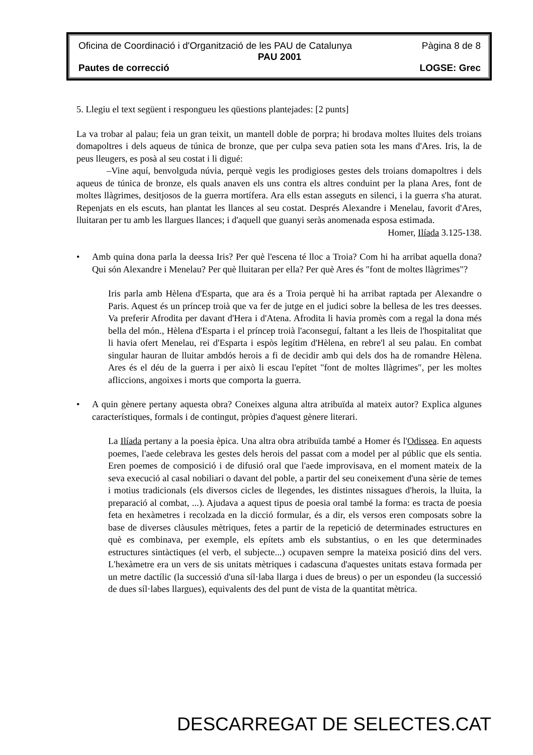Oficina de Coordinació i d'Organització de les PAU de Catalunya Pàgina 8 de 8
PAU 2001
Pautes de correcció LOGSE: Grec
5. Llegiu el text següent i respongueu les qüestions plantejades: [2 punts]
La va trobar al palau; feia un gran teixit, un mantell doble de porpra; hi brodava moltes lluites dels troians domapoltres i dels aqueus de túnica de bronze, que per culpa seva patien sota les mans d'Ares. Iris, la de peus lleugers, es posà al seu costat i li digué:
–Vine aquí, benvolguda núvia, perquè vegis les prodigioses gestes dels troians domapoltres i dels aqueus de túnica de bronze, els quals anaven els uns contra els altres conduint per la plana Ares, font de moltes llàgrimes, desitjosos de la guerra mortífera. Ara ells estan asseguts en silenci, i la guerra s'ha aturat. Repenjats en els escuts, han plantat les llances al seu costat. Després Alexandre i Menelau, favorit d'Ares, lluitaran per tu amb les llargues llances; i d'aquell que guanyi seràs anomenada esposa estimada.
Homer, Ilíada 3.125-138.
• Amb quina dona parla la deessa Iris? Per què l'escena té lloc a Troia? Com hi ha arribat aquella dona? Qui són Alexandre i Menelau? Per què lluitaran per ella? Per què Ares és "font de moltes llàgrimes"?
Iris parla amb Hèlena d'Esparta, que ara és a Troia perquè hi ha arribat raptada per Alexandre o Paris. Aquest és un príncep troià que va fer de jutge en el judici sobre la bellesa de les tres deesses. Va preferir Afrodita per davant d'Hera i d'Atena. Afrodita li havia promès com a regal la dona més bella del món., Hèlena d'Esparta i el príncep troià l'aconseguí, faltant a les lleis de l'hospitalitat que li havia ofert Menelau, rei d'Esparta i espòs legítim d'Hèlena, en rebre'l al seu palau. En combat singular hauran de lluitar ambdós herois a fi de decidir amb qui dels dos ha de romandre Hèlena. Ares és el déu de la guerra i per això li escau l'epítet "font de moltes llàgrimes", per les moltes afliccions, angoixes i morts que comporta la guerra.
• A quin gènere pertany aquesta obra? Coneixes alguna altra atribuïda al mateix autor? Explica algunes característiques, formals i de contingut, pròpies d'aquest gènere literari.
La Ilíada pertany a la poesia èpica. Una altra obra atribuïda també a Homer és l'Odissea. En aquests poemes, l'aede celebrava les gestes dels herois del passat com a model per al públic que els sentia. Eren poemes de composició i de difusió oral que l'aede improvisava, en el moment mateix de la seva execució al casal nobiliari o davant del poble, a partir del seu coneixement d'una sèrie de temes i motius tradicionals (els diversos cicles de llegendes, les distintes nissagues d'herois, la lluita, la preparació al combat, ...). Ajudava a aquest tipus de poesia oral també la forma: es tracta de poesia feta en hexàmetres i recolzada en la dicció formular, és a dir, els versos eren composats sobre la base de diverses clàusules mètriques, fetes a partir de la repetició de determinades estructures en què es combinava, per exemple, els epítets amb els substantius, o en les que determinades estructures sintàctiques (el verb, el subjecte...) ocupaven sempre la mateixa posició dins del vers. L'hexàmetre era un vers de sis unitats mètriques i cadascuna d'aquestes unitats estava formada per un metre dactílic (la successió d'una síl·laba llarga i dues de breus) o per un espondeu (la successió de dues síl·labes llargues), equivalents des del punt de vista de la quantitat mètrica.
DESCARREGAT DE SELECTES.CAT